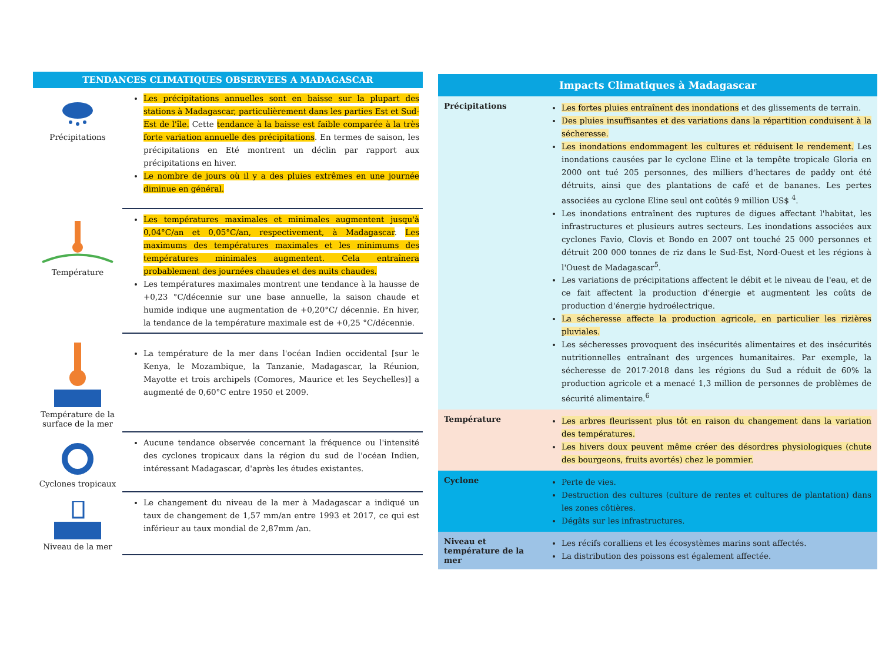TENDANCES CLIMATIQUES OBSERVEES A MADAGASCAR
| Précipitations | Les précipitations annuelles sont en baisse sur la plupart des stations à Madagascar, particulièrement dans les parties Est et Sud-Est de l'île. Cette tendance à la baisse est faible comparée à la très forte variation annuelle des précipitations . En termes de saison, les précipitations en Eté montrent un déclin par rapport aux précipitations en hiver. Le nombre de jours où il y a des pluies extrêmes en une journée diminue en général. |
| Température | Les températures maximales et minimales augmentent jusqu'à 0,04°C/an et 0,05°C/an, respectivement, à Madagascar . Les maximums des températures maximales et les minimums des températures minimales augmentent. Cela entraînera probablement des journées chaudes et des nuits chaudes. Les températures maximales montrent une tendance à la hausse de +0,23 °C/décennie sur une base annuelle, la saison chaude et humide indique une augmentation de +0,20°C/ décennie. En hiver, la tendance de la température maximale est de +0,25 °C/décennie. |
| Température de la surface de la mer | La température de la mer dans l'océan Indien occidental [sur le Kenya, le Mozambique, la Tanzanie, Madagascar, la Réunion, Mayotte et trois archipels (Comores, Maurice et les Seychelles)] a augmenté de 0,60°C entre 1950 et 2009. |
| Cyclones tropicaux | Aucune tendance observée concernant la fréquence ou l'intensité des cyclones tropicaux dans la région du sud de l'océan Indien, intéressant Madagascar, d'après les études existantes. |
| Niveau de la mer | Le changement du niveau de la mer à Madagascar a indiqué un taux de changement de 1,57 mm/an entre 1993 et 2017, ce qui est inférieur au taux mondial de 2,87mm /an. |
Impacts Climatiques à Madagascar
| Précipitations | Les fortes pluies entraînent des inondations et des glissements de terrain. Des pluies insuffisantes et des variations dans la répartition conduisent à la sécheresse. Les inondations endommagent les cultures et réduisent le rendement. Les inondations causées par le cyclone Eline et la tempête tropicale Gloria en 2000 ont tué 205 personnes, des milliers d'hectares de paddy ont été détruits, ainsi que des plantations de café et de bananes. Les pertes associées au cyclone Eline seul ont coûtés 9 million US$ <sup>4</sup>. Les inondations entraînent des ruptures de digues affectant l'habitat, les infrastructures et plusieurs autres secteurs. Les inondations associées aux cyclones Favio, Clovis et Bondo en 2007 ont touché 25 000 personnes et détruit 200 000 tonnes de riz dans le Sud-Est, Nord-Ouest et les régions à l'Ouest de Madagascar<sup>5</sup>. Les variations de précipitations affectent le débit et le niveau de l'eau, et de ce fait affectent la production d'énergie et augmentent les coûts de production d'énergie hydroélectrique. La sécheresse affecte la production agricole, en particulier les rizières pluviales. Les sécheresses provoquent des insécurités alimentaires et des insécurités nutritionnelles entraînant des urgences humanitaires. Par exemple, la sécheresse de 2017-2018 dans les régions du Sud a réduit de 60% la production agricole et a menacé 1,3 million de personnes de problèmes de sécurité alimentaire.<sup>6</sup> |
| Température | Les arbres fleurissent plus tôt en raison du changement dans la variation des températures. Les hivers doux peuvent même créer des désordres physiologiques (chute des bourgeons, fruits avortés) chez le pommier. |
| Cyclone | Perte de vies. Destruction des cultures (culture de rentes et cultures de plantation) dans les zones côtières. Dégâts sur les infrastructures. |
| Niveau et température de la mer | Les récifs coralliens et les écosystèmes marins sont affectés. La distribution des poissons est également affectée. |